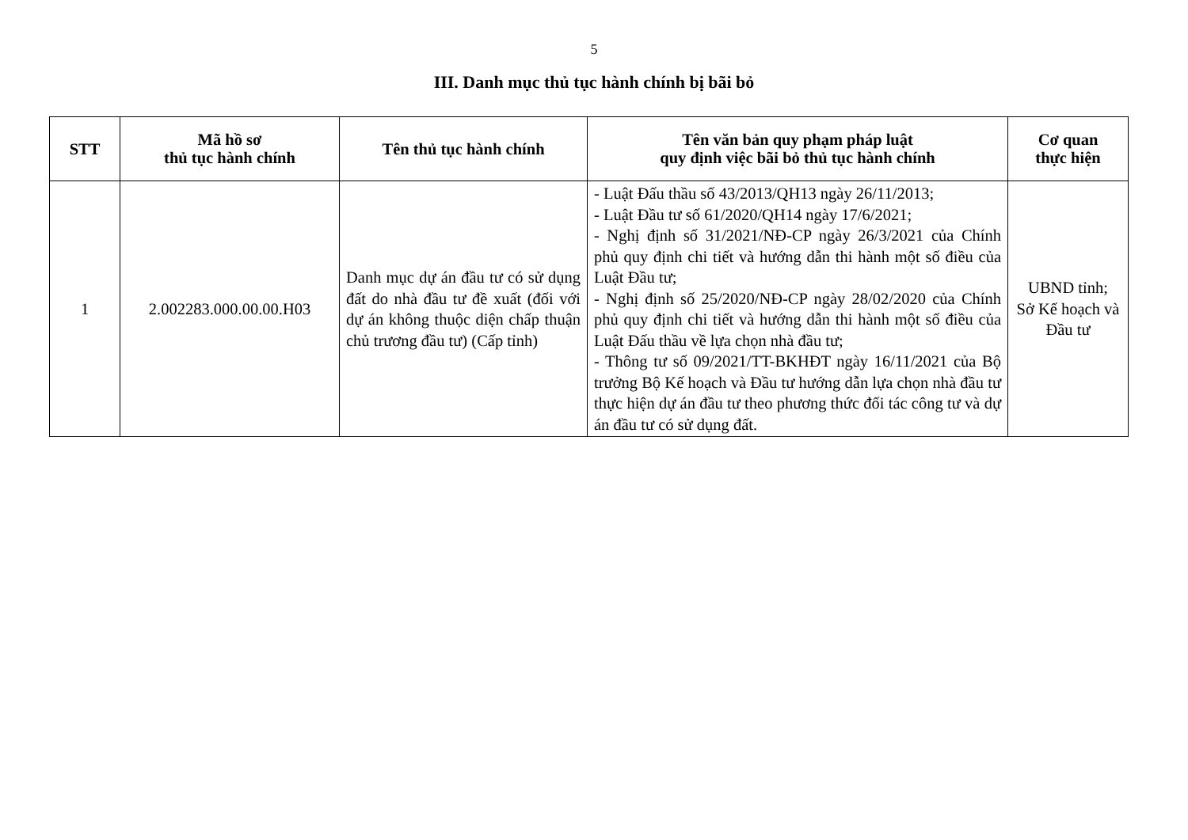5
III. Danh mục thủ tục hành chính bị bãi bỏ
| STT | Mã hồ sơ thủ tục hành chính | Tên thủ tục hành chính | Tên văn bản quy phạm pháp luật quy định việc bãi bỏ thủ tục hành chính | Cơ quan thực hiện |
| --- | --- | --- | --- | --- |
| 1 | 2.002283.000.00.00.H03 | Danh mục dự án đầu tư có sử dụng đất do nhà đầu tư đề xuất (đối với dự án không thuộc diện chấp thuận chủ trương đầu tư) (Cấp tỉnh) | - Luật Đấu thầu số 43/2013/QH13 ngày 26/11/2013; - Luật Đầu tư số 61/2020/QH14 ngày 17/6/2021; - Nghị định số 31/2021/NĐ-CP ngày 26/3/2021 của Chính phủ quy định chi tiết và hướng dẫn thi hành một số điều của Luật Đầu tư; - Nghị định số 25/2020/NĐ-CP ngày 28/02/2020 của Chính phủ quy định chi tiết và hướng dẫn thi hành một số điều của Luật Đấu thầu về lựa chọn nhà đầu tư; - Thông tư số 09/2021/TT-BKHĐT ngày 16/11/2021 của Bộ trưởng Bộ Kế hoạch và Đầu tư hướng dẫn lựa chọn nhà đầu tư thực hiện dự án đầu tư theo phương thức đối tác công tư và dự án đầu tư có sử dụng đất. | UBND tỉnh; Sở Kế hoạch và Đầu tư |